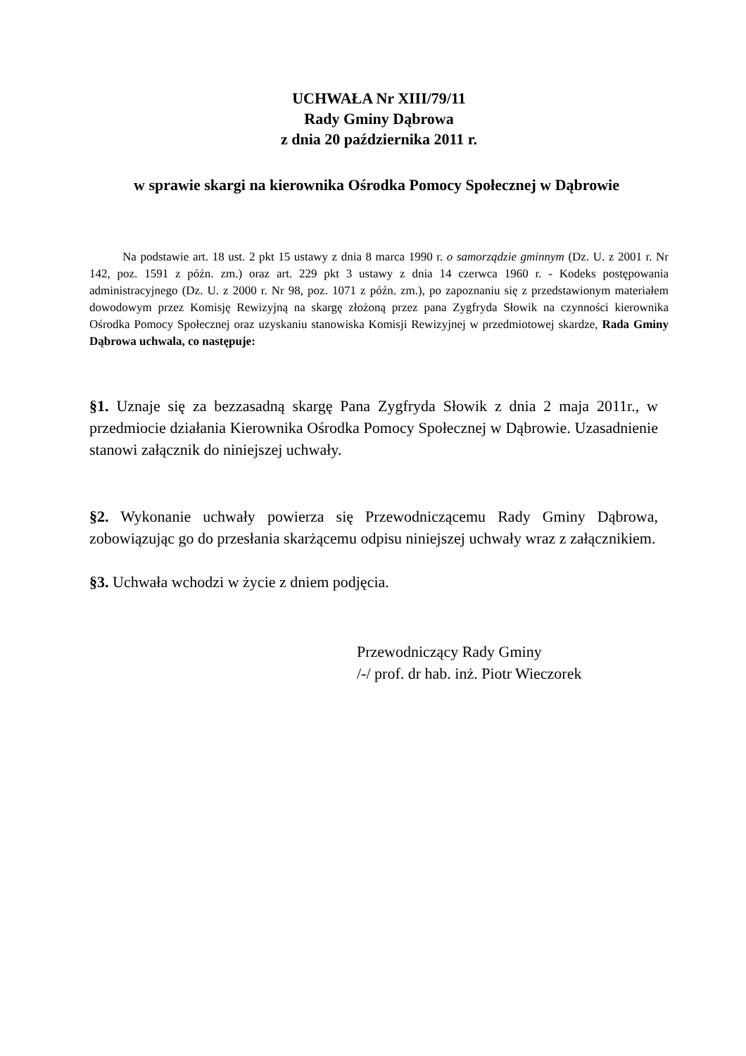UCHWAŁA Nr XIII/79/11
Rady Gminy Dąbrowa
z dnia 20 października 2011 r.
w sprawie skargi na kierownika Ośrodka Pomocy Społecznej w Dąbrowie
Na podstawie art. 18 ust. 2 pkt 15 ustawy z dnia 8 marca 1990 r. o samorządzie gminnym (Dz. U. z 2001 r. Nr 142, poz. 1591 z późn. zm.) oraz art. 229 pkt 3 ustawy z dnia 14 czerwca 1960 r. - Kodeks postępowania administracyjnego (Dz. U. z 2000 r. Nr 98, poz. 1071 z późn. zm.), po zapoznaniu się z przedstawionym materiałem dowodowym przez Komisję Rewizyjną na skargę złożoną przez pana Zygfryda Słowik na czynności kierownika Ośrodka Pomocy Społecznej oraz uzyskaniu stanowiska Komisji Rewizyjnej w przedmiotowej skardze, Rada Gminy Dąbrowa uchwala, co następuje:
§1. Uznaje się za bezzasadną skargę Pana Zygfryda Słowik z dnia 2 maja 2011r., w przedmiocie działania Kierownika Ośrodka Pomocy Społecznej w Dąbrowie. Uzasadnienie stanowi załącznik do niniejszej uchwały.
§2. Wykonanie uchwały powierza się Przewodniczącemu Rady Gminy Dąbrowa, zobowiązując go do przesłania skarżącemu odpisu niniejszej uchwały wraz z załącznikiem.
§3. Uchwała wchodzi w życie z dniem podjęcia.
Przewodniczący Rady Gminy
/-/ prof. dr hab. inż. Piotr Wieczorek